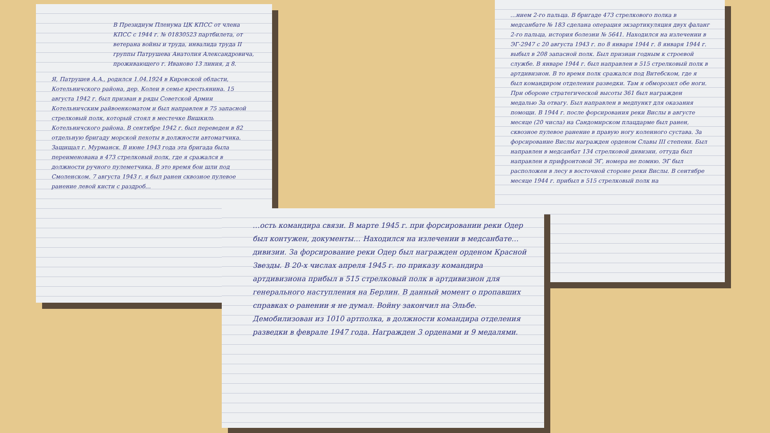В Президиум Пленума ЦК КПСС от члена КПСС с 1944 г. № 01830523 партбилета, от ветерана войны и труда, инвалида труда II группы Патрушева Анатолия Александровича, проживающего г. Иваново 13 линия, д 8.
Я, Патрушев А.А., родился 1.04.1924 в Кировской области, Котельничского района, дер. Колеи в семье крестьянина. 15 августа 1942 г. был призван в ряды Советской Армии Котельничским райвоенкоматом и был направлен в 75 запасной стрелковый полк, который стоял в местечке Вишкиль Котельничского района. В сентябре 1942 г. был переведен в 82 отдельную бригаду морской пехоты в должности автоматчика. Защищал г. Мурманск. В июне 1943 года эта бригада была переименована в 473 стрелковый полк, где я сражался в должности ручного пулеметчика. В это время бои шли под Смоленском. 7 августа 1943 г. я был ранен сквозное пулевое ранение левой кисти с раздроб…
…нием 2-го пальца. В бригаде 473 стрелкового полка в медсанбате № 183 сделана операция экзартикуляция двух фаланг 2-го пальца, история болезни № 5641. Находился на излечении в ЭГ-2947 с 20 августа 1943 г. по 8 января 1944 г. 8 января 1944 г. выбыл в 208 запасной полк. Был признан годным к строевой службе. В январе 1944 г. был направлен в 515 стрелковый полк в артдивизион. В то время полк сражался под Витебском, где я был командиром отделения разведки. Там я обморозил обе ноги. При обороне стратегической высоты 361 был награжден медалью За отвагу. Был направлен в медпункт для оказания помощи. В 1944 г. после форсирования реки Вислы в августе месяце (20 числа) на Сандомирском плацдарме был ранен, сквозное пулевое ранение в правую ногу коленного сустава. За форсирование Вислы награжден орденом Славы III степени. Был направлен в медсанбат 134 стрелковой дивизии, оттуда был направлен в прифронтовой ЭГ, номера не помню. ЭГ был расположен в лесу в восточной стороне реки Вислы. В сентябре месяце 1944 г. прибыл в 515 стрелковый полк на
…ость командира связи. В марте 1945 г. при форсировании реки Одер был контужен, документы… Находился на излечении в медсанбате… дивизии. За форсирование реки Одер был награжден орденом Красной Звезды. В 20-х числах апреля 1945 г. по приказу командира артдивизиона прибыл в 515 стрелковый полк в артдивизион для генерального наступления на Берлин. В данный момент о пропавших справках о ранении я не думал. Войну закончил на Эльбе. Демобилизован из 1010 артполка, в должности командира отделения разведки в феврале 1947 года. Награжден 3 орденами и 9 медалями.